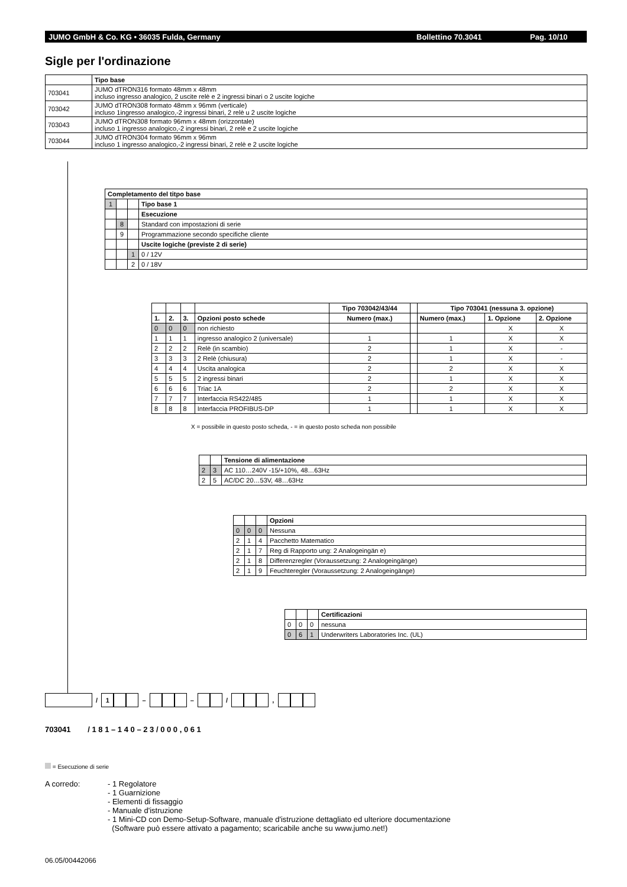JUMO GmbH & Co. KG • 36035 Fulda, Germany Bollettino 70.3041 Pag. 10/10
Sigle per l'ordinazione
| | Tipo base |
| 703041 | JUMO dTRON316 formato 48mm x 48mm incluso ingresso analogico, 2 uscite relè e 2 ingressi binari o 2 uscite logiche |
| 703042 | JUMO dTRON308 formato 48mm x 96mm (verticale) incluso 1ingresso analogico,-2 ingressi binari, 2 relè u 2 uscite logiche |
| 703043 | JUMO dTRON308 formato 96mm x 48mm (orizzontale) incluso 1 ingresso analogico,-2 ingressi binari, 2 relè e 2 uscite logiche |
| 703044 | JUMO dTRON304 formato 96mm x 96mm incluso 1 ingresso analogico,-2 ingressi binari, 2 relè e 2 uscite logiche |
| Completamento del titpo base | | | |
| --- | --- | --- | --- |
| 1 | | | Tipo base 1 |
| | | | Esecuzione |
| | 8 | | Standard con impostazioni di serie |
| | 9 | | Programmazione secondo specifiche cliente |
| | | | Uscite logiche (previste 2 di serie) |
| | | 1 | 0 / 12V |
| | | 2 | 0 / 18V |
| | | | | Tipo 703042/43/44 | | Tipo 703041 (nessuna 3. opzione) | | |
| 1. | 2. | 3. | Opzioni posto schede | Numero (max.) | | Numero (max.) | 1. Opzione | 2. Opzione |
| 0 | 0 | 0 | non richiesto | | | | X | X |
| 1 | 1 | 1 | ingresso analogico 2 (universale) | 1 | | 1 | X | X |
| 2 | 2 | 2 | Relè (in scambio) | 2 | | 1 | X | - |
| 3 | 3 | 3 | 2 Relè (chiusura) | 2 | | 1 | X | - |
| 4 | 4 | 4 | Uscita analogica | 2 | | 2 | X | X |
| 5 | 5 | 5 | 2 ingressi binari | 2 | | 1 | X | X |
| 6 | 6 | 6 | Triac 1A | 2 | | 2 | X | X |
| 7 | 7 | 7 | Interfaccia RS422/485 | 1 | | 1 | X | X |
| 8 | 8 | 8 | Interfaccia PROFIBUS-DP | 1 | | 1 | X | X |
X = possibile in questo posto scheda, - = in questo posto scheda non possibile
| | | Tensione di alimentazione |
| 2 | 3 | AC 110…240V -15/+10%, 48…63Hz |
| 2 | 5 | AC/DC 20…53V, 48…63Hz |
| | | | Opzioni |
| 0 | 0 | 0 | Nessuna |
| 2 | 1 | 4 | Pacchetto Matematico |
| 2 | 1 | 7 | Reg di Rapporto ung: 2 Analogeingän e) |
| 2 | 1 | 8 | Differenzregler (Voraussetzung: 2 Analogeingänge) |
| 2 | 1 | 9 | Feuchteregler (Voraussetzung: 2 Analogeingänge) |
| | | | Certificazioni |
| 0 | 0 | 0 | nessuna |
| 0 | 6 | 1 | Underwriters Laboratories Inc. (UL) |
/
1
–
–
/
,
703041 / 1 8 1 – 1 4 0 – 2 3 / 0 0 0 , 0 6 1
= Esecuzione di serie
A corredo: - 1 Regolatore
- 1 Guarnizione
- Elementi di fissaggio
- Manuale d'istruzione
- 1 Mini-CD con Demo-Setup-Software, manuale d'istruzione dettagliato ed ulteriore documentazione
(Software può essere attivato a pagamento; scaricabile anche su www.jumo.net!)
06.05/00442066